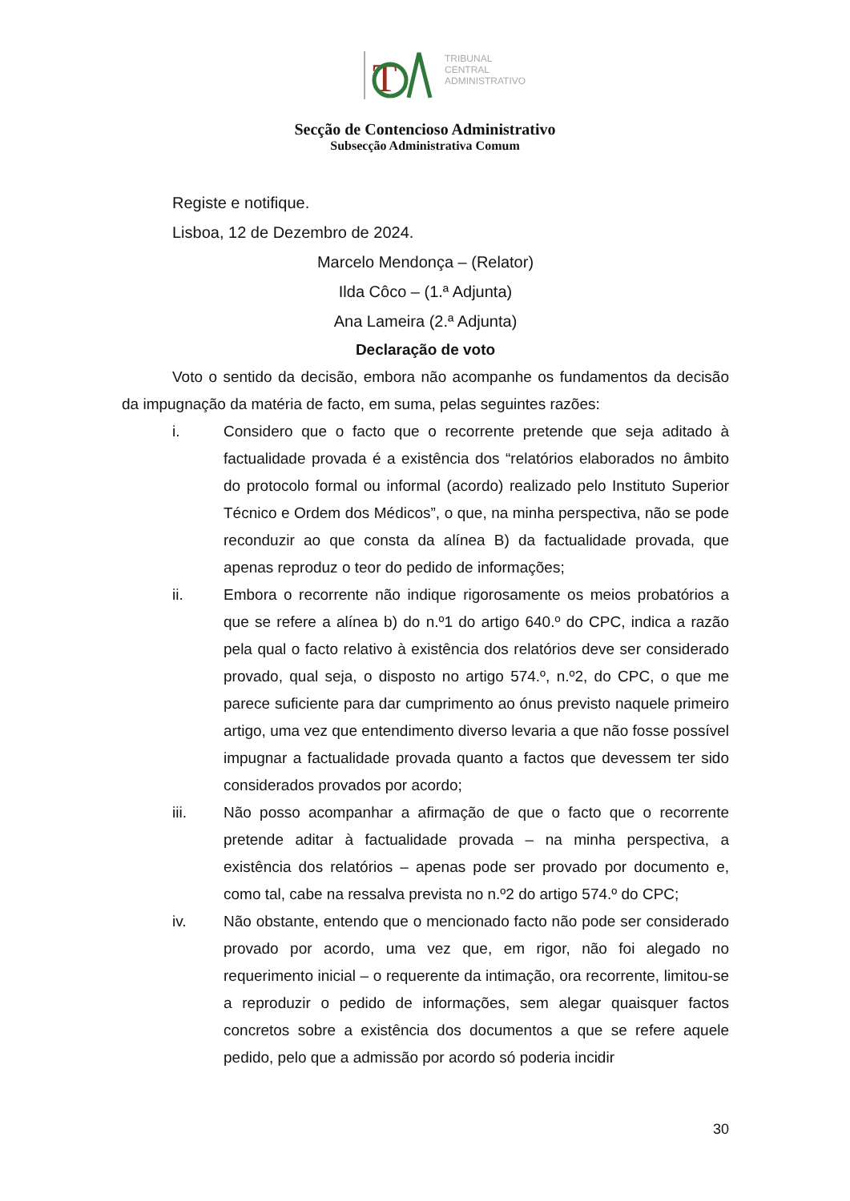T
TRIBUNAL
CENTRAL
ADMINISTRATIVO
Secção de Contencioso Administrativo
Subsecção Administrativa Comum
Registe e notifique.
Lisboa, 12 de Dezembro de 2024.
Marcelo Mendonça – (Relator)
Ilda Côco – (1.ª Adjunta)
Ana Lameira (2.ª Adjunta)
Declaração de voto
Voto o sentido da decisão, embora não acompanhe os fundamentos da decisão da impugnação da matéria de facto, em suma, pelas seguintes razões:
i. Considero que o facto que o recorrente pretende que seja aditado à factualidade provada é a existência dos “relatórios elaborados no âmbito do protocolo formal ou informal (acordo) realizado pelo Instituto Superior Técnico e Ordem dos Médicos”, o que, na minha perspectiva, não se pode reconduzir ao que consta da alínea B) da factualidade provada, que apenas reproduz o teor do pedido de informações;
ii. Embora o recorrente não indique rigorosamente os meios probatórios a que se refere a alínea b) do n.º1 do artigo 640.º do CPC, indica a razão pela qual o facto relativo à existência dos relatórios deve ser considerado provado, qual seja, o disposto no artigo 574.º, n.º2, do CPC, o que me parece suficiente para dar cumprimento ao ónus previsto naquele primeiro artigo, uma vez que entendimento diverso levaria a que não fosse possível impugnar a factualidade provada quanto a factos que devessem ter sido considerados provados por acordo;
iii. Não posso acompanhar a afirmação de que o facto que o recorrente pretende aditar à factualidade provada – na minha perspectiva, a existência dos relatórios – apenas pode ser provado por documento e, como tal, cabe na ressalva prevista no n.º2 do artigo 574.º do CPC;
iv. Não obstante, entendo que o mencionado facto não pode ser considerado provado por acordo, uma vez que, em rigor, não foi alegado no requerimento inicial – o requerente da intimação, ora recorrente, limitou-se a reproduzir o pedido de informações, sem alegar quaisquer factos concretos sobre a existência dos documentos a que se refere aquele pedido, pelo que a admissão por acordo só poderia incidir
30